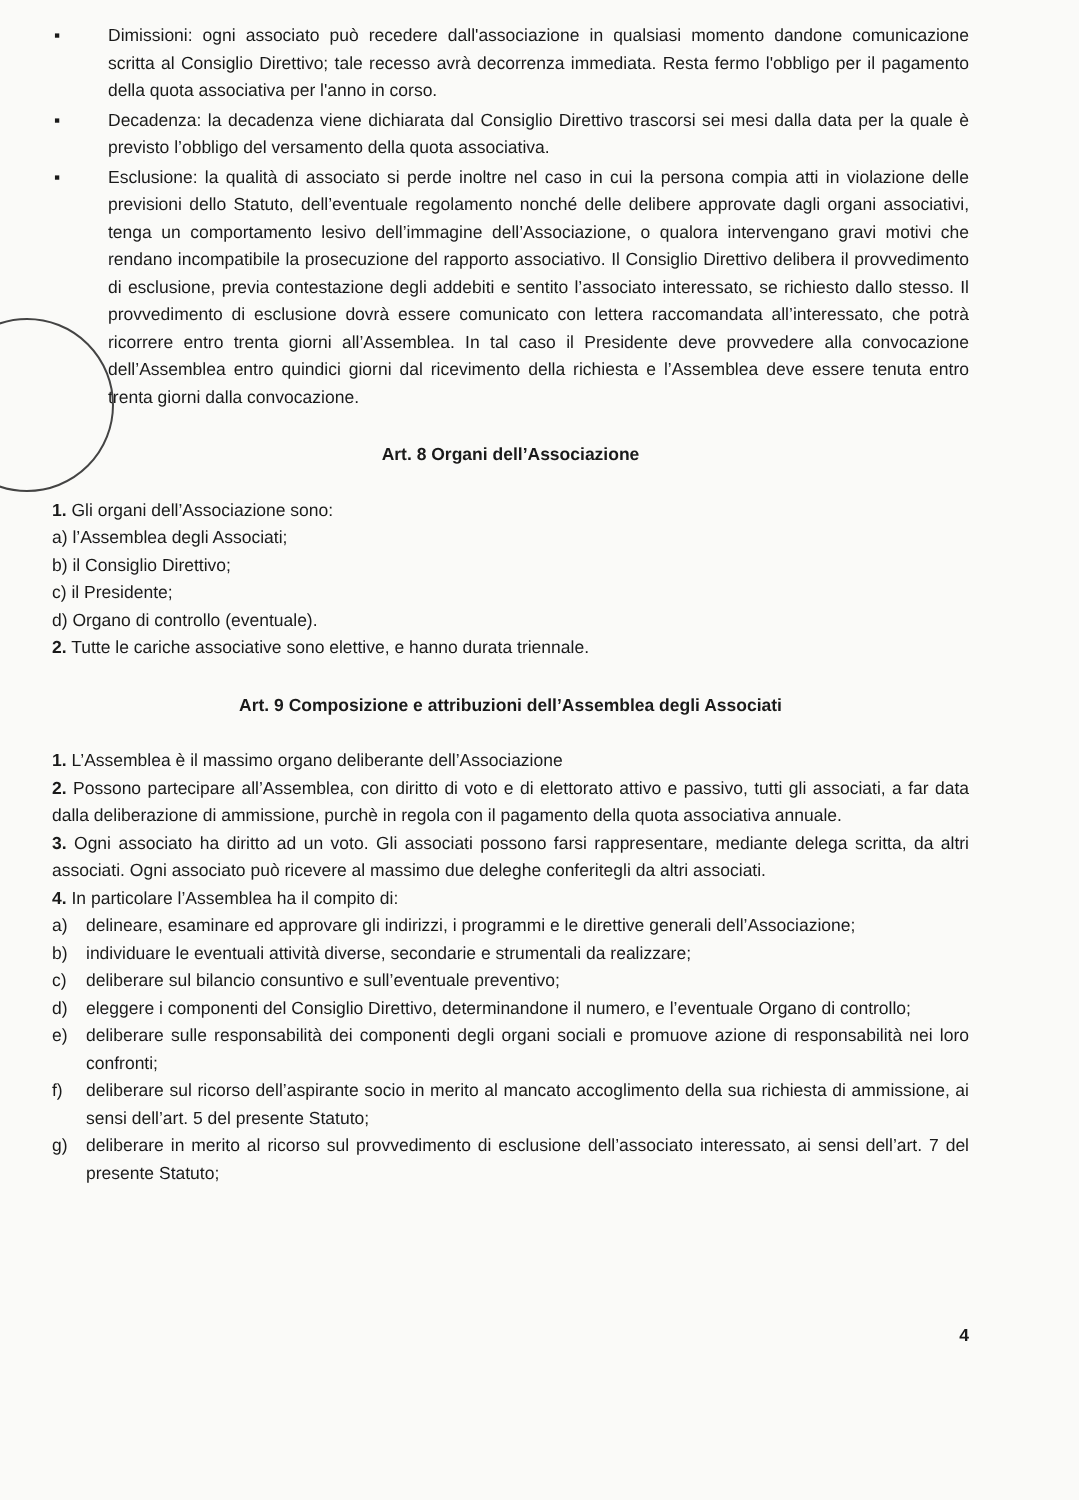▪ Dimissioni: ogni associato può recedere dall'associazione in qualsiasi momento dandone comunicazione scritta al Consiglio Direttivo; tale recesso avrà decorrenza immediata. Resta fermo l'obbligo per il pagamento della quota associativa per l'anno in corso.
▪ Decadenza: la decadenza viene dichiarata dal Consiglio Direttivo trascorsi sei mesi dalla data per la quale è previsto l’obbligo del versamento della quota associativa.
▪ Esclusione: la qualità di associato si perde inoltre nel caso in cui la persona compia atti in violazione delle previsioni dello Statuto, dell’eventuale regolamento nonché delle delibere approvate dagli organi associativi, tenga un comportamento lesivo dell’immagine dell’Associazione, o qualora intervengano gravi motivi che rendano incompatibile la prosecuzione del rapporto associativo. Il Consiglio Direttivo delibera il provvedimento di esclusione, previa contestazione degli addebiti e sentito l’associato interessato, se richiesto dallo stesso. Il provvedimento di esclusione dovrà essere comunicato con lettera raccomandata all’interessato, che potrà ricorrere entro trenta giorni all’Assemblea. In tal caso il Presidente deve provvedere alla convocazione dell’Assemblea entro quindici giorni dal ricevimento della richiesta e l’Assemblea deve essere tenuta entro trenta giorni dalla convocazione.
Art. 8 Organi dell’Associazione
1. Gli organi dell’Associazione sono:
a) l’Assemblea degli Associati;
b) il Consiglio Direttivo;
c) il Presidente;
d) Organo di controllo (eventuale).
2. Tutte le cariche associative sono elettive, e hanno durata triennale.
Art. 9 Composizione e attribuzioni dell’Assemblea degli Associati
1. L’Assemblea è il massimo organo deliberante dell’Associazione
2. Possono partecipare all’Assemblea, con diritto di voto e di elettorato attivo e passivo, tutti gli associati, a far data dalla deliberazione di ammissione, purchè in regola con il pagamento della quota associativa annuale.
3. Ogni associato ha diritto ad un voto. Gli associati possono farsi rappresentare, mediante delega scritta, da altri associati. Ogni associato può ricevere al massimo due deleghe conferitegli da altri associati.
4. In particolare l’Assemblea ha il compito di:
a) delineare, esaminare ed approvare gli indirizzi, i programmi e le direttive generali dell’Associazione;
b) individuare le eventuali attività diverse, secondarie e strumentali da realizzare;
c) deliberare sul bilancio consuntivo e sull’eventuale preventivo;
d) eleggere i componenti del Consiglio Direttivo, determinandone il numero, e l’eventuale Organo di controllo;
e) deliberare sulle responsabilità dei componenti degli organi sociali e promuove azione di responsabilità nei loro confronti;
f) deliberare sul ricorso dell’aspirante socio in merito al mancato accoglimento della sua richiesta di ammissione, ai sensi dell’art. 5 del presente Statuto;
g) deliberare in merito al ricorso sul provvedimento di esclusione dell’associato interessato, ai sensi dell’art. 7 del presente Statuto;
4